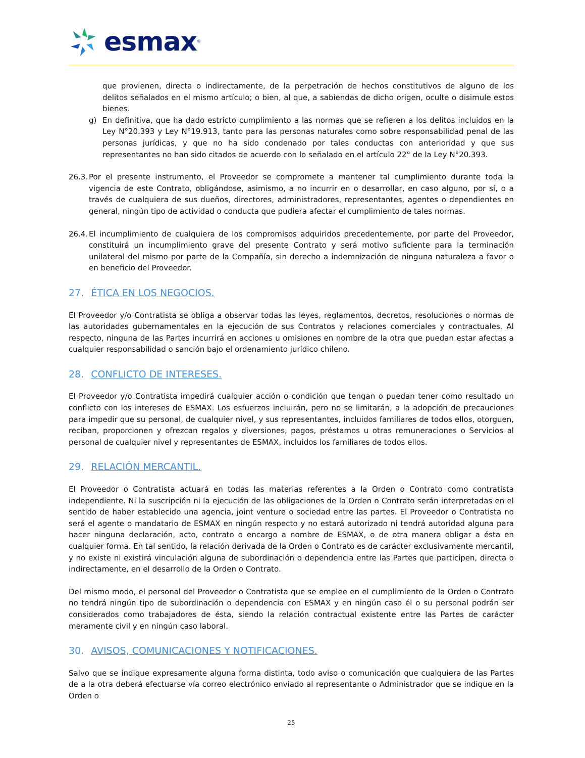esmax<sup>®</sup>
que provienen, directa o indirectamente, de la perpetración de hechos constitutivos de alguno de los delitos señalados en el mismo artículo; o bien, al que, a sabiendas de dicho origen, oculte o disimule estos bienes.
g) En definitiva, que ha dado estricto cumplimiento a las normas que se refieren a los delitos incluidos en la Ley N°20.393 y Ley N°19.913, tanto para las personas naturales como sobre responsabilidad penal de las personas jurídicas, y que no ha sido condenado por tales conductas con anterioridad y que sus representantes no han sido citados de acuerdo con lo señalado en el artículo 22° de la Ley N°20.393.
26.3.
Por el presente instrumento, el Proveedor se compromete a mantener tal cumplimiento durante toda la vigencia de este Contrato, obligándose, asimismo, a no incurrir en o desarrollar, en caso alguno, por sí, o a través de cualquiera de sus dueños, directores, administradores, representantes, agentes o dependientes en general, ningún tipo de actividad o conducta que pudiera afectar el cumplimiento de tales normas.
26.4.
El incumplimiento de cualquiera de los compromisos adquiridos precedentemente, por parte del Proveedor, constituirá un incumplimiento grave del presente Contrato y será motivo suficiente para la terminación unilateral del mismo por parte de la Compañía, sin derecho a indemnización de ninguna naturaleza a favor o en beneficio del Proveedor.
27. ÉTICA EN LOS NEGOCIOS.
El Proveedor y/o Contratista se obliga a observar todas las leyes, reglamentos, decretos, resoluciones o normas de las autoridades gubernamentales en la ejecución de sus Contratos y relaciones comerciales y contractuales. Al respecto, ninguna de las Partes incurrirá en acciones u omisiones en nombre de la otra que puedan estar afectas a cualquier responsabilidad o sanción bajo el ordenamiento jurídico chileno.
28. CONFLICTO DE INTERESES.
El Proveedor y/o Contratista impedirá cualquier acción o condición que tengan o puedan tener como resultado un conflicto con los intereses de ESMAX. Los esfuerzos incluirán, pero no se limitarán, a la adopción de precauciones para impedir que su personal, de cualquier nivel, y sus representantes, incluidos familiares de todos ellos, otorguen, reciban, proporcionen y ofrezcan regalos y diversiones, pagos, préstamos u otras remuneraciones o Servicios al personal de cualquier nivel y representantes de ESMAX, incluidos los familiares de todos ellos.
29. RELACIÓN MERCANTIL.
El Proveedor o Contratista actuará en todas las materias referentes a la Orden o Contrato como contratista independiente. Ni la suscripción ni la ejecución de las obligaciones de la Orden o Contrato serán interpretadas en el sentido de haber establecido una agencia, joint venture o sociedad entre las partes. El Proveedor o Contratista no será el agente o mandatario de ESMAX en ningún respecto y no estará autorizado ni tendrá autoridad alguna para hacer ninguna declaración, acto, contrato o encargo a nombre de ESMAX, o de otra manera obligar a ésta en cualquier forma. En tal sentido, la relación derivada de la Orden o Contrato es de carácter exclusivamente mercantil, y no existe ni existirá vinculación alguna de subordinación o dependencia entre las Partes que participen, directa o indirectamente, en el desarrollo de la Orden o Contrato.
Del mismo modo, el personal del Proveedor o Contratista que se emplee en el cumplimiento de la Orden o Contrato no tendrá ningún tipo de subordinación o dependencia con ESMAX y en ningún caso él o su personal podrán ser considerados como trabajadores de ésta, siendo la relación contractual existente entre las Partes de carácter meramente civil y en ningún caso laboral.
30. AVISOS, COMUNICACIONES Y NOTIFICACIONES.
Salvo que se indique expresamente alguna forma distinta, todo aviso o comunicación que cualquiera de las Partes de a la otra deberá efectuarse vía correo electrónico enviado al representante o Administrador que se indique en la Orden o
25